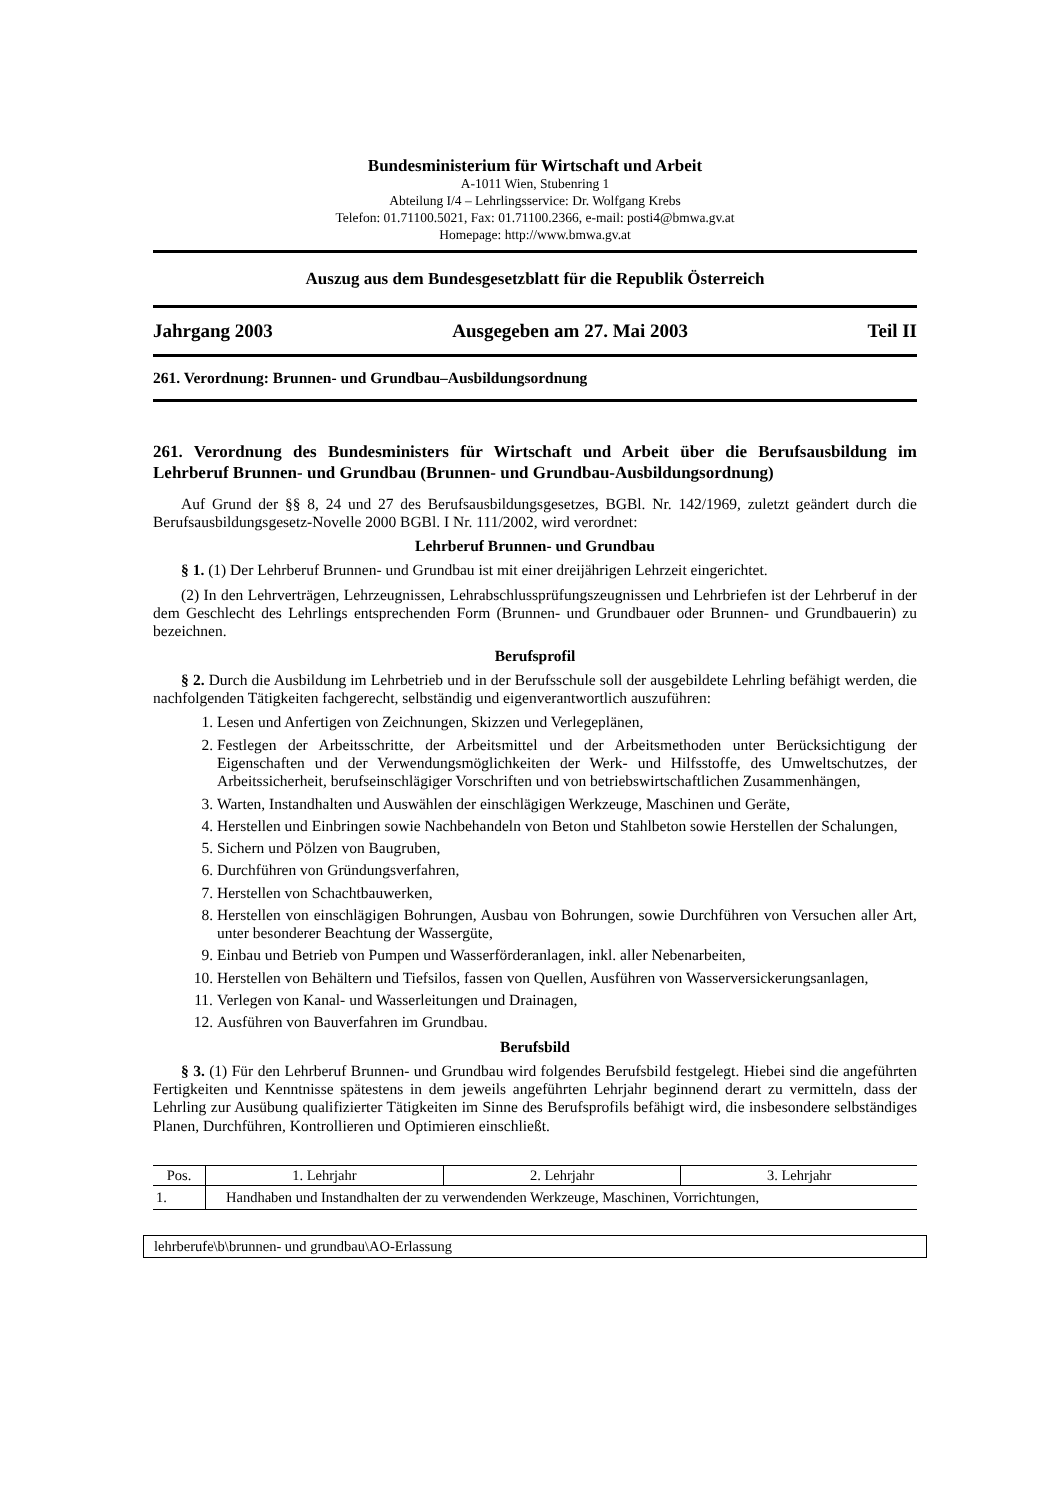Bundesministerium für Wirtschaft und Arbeit
A-1011 Wien, Stubenring 1
Abteilung I/4 – Lehrlingsservice: Dr. Wolfgang Krebs
Telefon: 01.71100.5021, Fax: 01.71100.2366, e-mail: posti4@bmwa.gv.at
Homepage: http://www.bmwa.gv.at
Auszug aus dem Bundesgesetzblatt für die Republik Österreich
Jahrgang 2003 Ausgegeben am 27. Mai 2003 Teil II
261. Verordnung: Brunnen- und Grundbau–Ausbildungsordnung
261. Verordnung des Bundesministers für Wirtschaft und Arbeit über die Berufsausbildung im Lehrberuf Brunnen- und Grundbau (Brunnen- und Grundbau-Ausbildungsordnung)
Auf Grund der §§ 8, 24 und 27 des Berufsausbildungsgesetzes, BGBl. Nr. 142/1969, zuletzt geändert durch die Berufsausbildungsgesetz-Novelle 2000 BGBl. I Nr. 111/2002, wird verordnet:
Lehrberuf Brunnen- und Grundbau
§ 1. (1) Der Lehrberuf Brunnen- und Grundbau ist mit einer dreijährigen Lehrzeit eingerichtet.
(2) In den Lehrverträgen, Lehrzeugnissen, Lehrabschlussprüfungszeugnissen und Lehrbriefen ist der Lehrberuf in der dem Geschlecht des Lehrlings entsprechenden Form (Brunnen- und Grundbauer oder Brunnen- und Grundbauerin) zu bezeichnen.
Berufsprofil
§ 2. Durch die Ausbildung im Lehrbetrieb und in der Berufsschule soll der ausgebildete Lehrling befähigt werden, die nachfolgenden Tätigkeiten fachgerecht, selbständig und eigenverantwortlich auszuführen:
1. Lesen und Anfertigen von Zeichnungen, Skizzen und Verlegeplänen,
2. Festlegen der Arbeitsschritte, der Arbeitsmittel und der Arbeitsmethoden unter Berücksichtigung der Eigenschaften und der Verwendungsmöglichkeiten der Werk- und Hilfsstoffe, des Umweltschutzes, der Arbeitssicherheit, berufseinschlägiger Vorschriften und von betriebswirtschaftlichen Zusammenhängen,
3. Warten, Instandhalten und Auswählen der einschlägigen Werkzeuge, Maschinen und Geräte,
4. Herstellen und Einbringen sowie Nachbehandeln von Beton und Stahlbeton sowie Herstellen der Schalungen,
5. Sichern und Pölzen von Baugruben,
6. Durchführen von Gründungsverfahren,
7. Herstellen von Schachtbauwerken,
8. Herstellen von einschlägigen Bohrungen, Ausbau von Bohrungen, sowie Durchführen von Versuchen aller Art, unter besonderer Beachtung der Wassergüte,
9. Einbau und Betrieb von Pumpen und Wasserförderanlagen, inkl. aller Nebenarbeiten,
10. Herstellen von Behältern und Tiefsilos, fassen von Quellen, Ausführen von Wasserversickerungsanlagen,
11. Verlegen von Kanal- und Wasserleitungen und Drainagen,
12. Ausführen von Bauverfahren im Grundbau.
Berufsbild
§ 3. (1) Für den Lehrberuf Brunnen- und Grundbau wird folgendes Berufsbild festgelegt. Hiebei sind die angeführten Fertigkeiten und Kenntnisse spätestens in dem jeweils angeführten Lehrjahr beginnend derart zu vermitteln, dass der Lehrling zur Ausübung qualifizierter Tätigkeiten im Sinne des Berufsprofils befähigt wird, die insbesondere selbständiges Planen, Durchführen, Kontrollieren und Optimieren einschließt.
| Pos. | 1. Lehrjahr | 2. Lehrjahr | 3. Lehrjahr |
| --- | --- | --- | --- |
| 1. | Handhaben und Instandhalten der zu verwendenden Werkzeuge, Maschinen, Vorrichtungen, | | |
lehrberufe\b\brunnen- und grundbau\AO-Erlassung